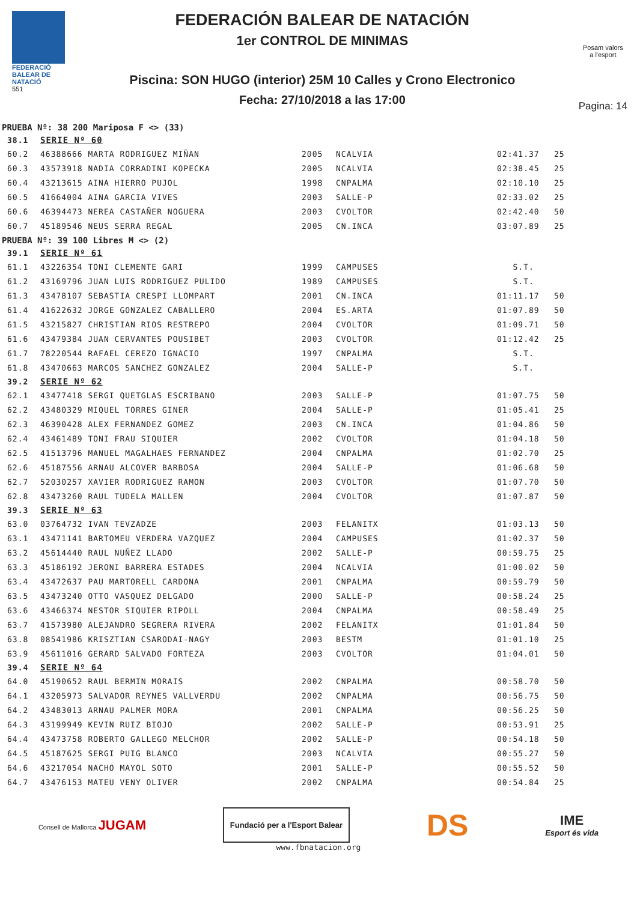FEDERACIÓ BALEAR DE NATACIÓ
551
FEDERACIÓN BALEAR DE NATACIÓN
1er CONTROL DE MINIMAS
Piscina: SON HUGO (interior) 25M 10 Calles y Crono Electronico
Fecha: 27/10/2018 a las 17:00
Posam valors
a l'esport
Pagina: 14
PRUEBA Nº: 38 200 Mariposa F <> (33)
| 38.1 | SERIE Nº 60 | | | | |
| 60.2 | 46388666 MARTA RODRIGUEZ MIÑAN | 2005 | NCALVIA | 02:41.37 | 25 |
| 60.3 | 43573918 NADIA CORRADINI KOPECKA | 2005 | NCALVIA | 02:38.45 | 25 |
| 60.4 | 43213615 AINA HIERRO PUJOL | 1998 | CNPALMA | 02:10.10 | 25 |
| 60.5 | 41664004 AINA GARCIA VIVES | 2003 | SALLE-P | 02:33.02 | 25 |
| 60.6 | 46394473 NEREA CASTAÑER NOGUERA | 2003 | CVOLTOR | 02:42.40 | 50 |
| 60.7 | 45189546 NEUS SERRA REGAL | 2005 | CN.INCA | 03:07.89 | 25 |
PRUEBA Nº: 39 100 Libres M <> (2)
| 39.1 | SERIE Nº 61 | | | | |
| 61.1 | 43226354 TONI CLEMENTE GARI | 1999 | CAMPUSES | S.T. | |
| 61.2 | 43169796 JUAN LUIS RODRIGUEZ PULIDO | 1989 | CAMPUSES | S.T. | |
| 61.3 | 43478107 SEBASTIA CRESPI LLOMPART | 2001 | CN.INCA | 01:11.17 | 50 |
| 61.4 | 41622632 JORGE GONZALEZ CABALLERO | 2004 | ES.ARTA | 01:07.89 | 50 |
| 61.5 | 43215827 CHRISTIAN RIOS RESTREPO | 2004 | CVOLTOR | 01:09.71 | 50 |
| 61.6 | 43479384 JUAN CERVANTES POUSIBET | 2003 | CVOLTOR | 01:12.42 | 25 |
| 61.7 | 78220544 RAFAEL CEREZO IGNACIO | 1997 | CNPALMA | S.T. | |
| 61.8 | 43470663 MARCOS SANCHEZ GONZALEZ | 2004 | SALLE-P | S.T. | |
| 39.2 | SERIE Nº 62 | | | | |
| 62.1 | 43477418 SERGI QUETGLAS ESCRIBANO | 2003 | SALLE-P | 01:07.75 | 50 |
| 62.2 | 43480329 MIQUEL TORRES GINER | 2004 | SALLE-P | 01:05.41 | 25 |
| 62.3 | 46390428 ALEX FERNANDEZ GOMEZ | 2003 | CN.INCA | 01:04.86 | 50 |
| 62.4 | 43461489 TONI FRAU SIQUIER | 2002 | CVOLTOR | 01:04.18 | 50 |
| 62.5 | 41513796 MANUEL MAGALHAES FERNANDEZ | 2004 | CNPALMA | 01:02.70 | 25 |
| 62.6 | 45187556 ARNAU ALCOVER BARBOSA | 2004 | SALLE-P | 01:06.68 | 50 |
| 62.7 | 52030257 XAVIER RODRIGUEZ RAMON | 2003 | CVOLTOR | 01:07.70 | 50 |
| 62.8 | 43473260 RAUL TUDELA MALLEN | 2004 | CVOLTOR | 01:07.87 | 50 |
| 39.3 | SERIE Nº 63 | | | | |
| 63.0 | 03764732 IVAN TEVZADZE | 2003 | FELANITX | 01:03.13 | 50 |
| 63.1 | 43471141 BARTOMEU VERDERA VAZQUEZ | 2004 | CAMPUSES | 01:02.37 | 50 |
| 63.2 | 45614440 RAUL NUÑEZ LLADO | 2002 | SALLE-P | 00:59.75 | 25 |
| 63.3 | 45186192 JERONI BARRERA ESTADES | 2004 | NCALVIA | 01:00.02 | 50 |
| 63.4 | 43472637 PAU MARTORELL CARDONA | 2001 | CNPALMA | 00:59.79 | 50 |
| 63.5 | 43473240 OTTO VASQUEZ DELGADO | 2000 | SALLE-P | 00:58.24 | 25 |
| 63.6 | 43466374 NESTOR SIQUIER RIPOLL | 2004 | CNPALMA | 00:58.49 | 25 |
| 63.7 | 41573980 ALEJANDRO SEGRERA RIVERA | 2002 | FELANITX | 01:01.84 | 50 |
| 63.8 | 08541986 KRISZTIAN CSARODAI-NAGY | 2003 | BESTM | 01:01.10 | 25 |
| 63.9 | 45611016 GERARD SALVADO FORTEZA | 2003 | CVOLTOR | 01:04.01 | 50 |
| 39.4 | SERIE Nº 64 | | | | |
| 64.0 | 45190652 RAUL BERMIN MORAIS | 2002 | CNPALMA | 00:58.70 | 50 |
| 64.1 | 43205973 SALVADOR REYNES VALLVERDU | 2002 | CNPALMA | 00:56.75 | 50 |
| 64.2 | 43483013 ARNAU PALMER MORA | 2001 | CNPALMA | 00:56.25 | 50 |
| 64.3 | 43199949 KEVIN RUIZ BIOJO | 2002 | SALLE-P | 00:53.91 | 25 |
| 64.4 | 43473758 ROBERTO GALLEGO MELCHOR | 2002 | SALLE-P | 00:54.18 | 50 |
| 64.5 | 45187625 SERGI PUIG BLANCO | 2003 | NCALVIA | 00:55.27 | 50 |
| 64.6 | 43217054 NACHO MAYOL SOTO | 2001 | SALLE-P | 00:55.52 | 50 |
| 64.7 | 43476153 MATEU VENY OLIVER | 2002 | CNPALMA | 00:54.84 | 25 |
Consell de Mallorca JUGAM
Fundació per a l'Esport Balear
DS
IME
Esport és vida
www.fbnatacion.org